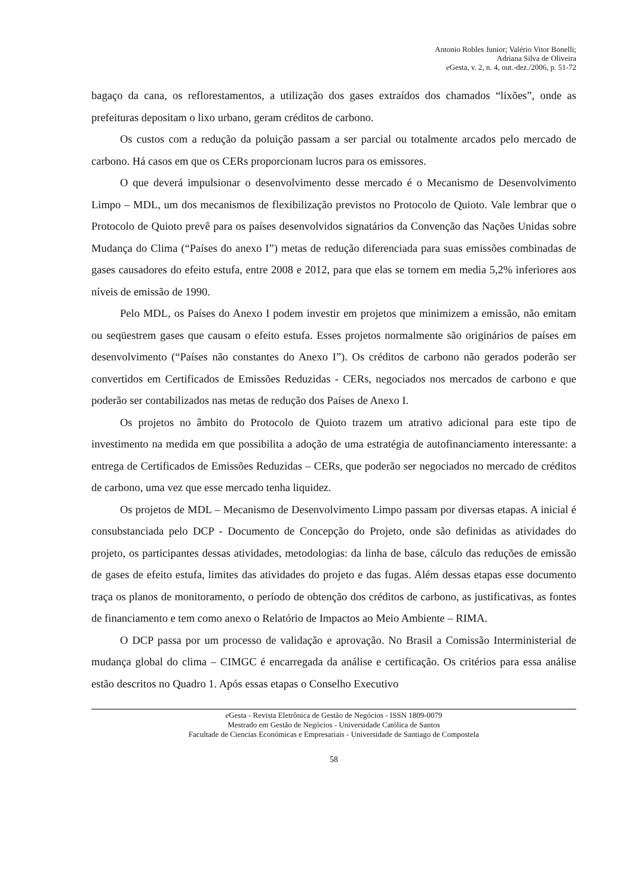Antonio Robles Junior; Valério Vitor Bonelli;
Adriana Silva de Oliveira
e Gesta, v. 2, n. 4, out.-dez./2006, p. 51-72
bagaço da cana, os reflorestamentos, a utilização dos gases extraídos dos chamados “lixões”, onde as prefeituras depositam o lixo urbano, geram créditos de carbono.
Os custos com a redução da poluição passam a ser parcial ou totalmente arcados pelo mercado de carbono. Há casos em que os CERs proporcionam lucros para os emissores.
O que deverá impulsionar o desenvolvimento desse mercado é o Mecanismo de Desenvolvimento Limpo – MDL, um dos mecanismos de flexibilização previstos no Protocolo de Quioto. Vale lembrar que o Protocolo de Quioto prevê para os países desenvolvidos signatários da Convenção das Nações Unidas sobre Mudança do Clima (“Países do anexo I”) metas de redução diferenciada para suas emissões combinadas de gases causadores do efeito estufa, entre 2008 e 2012, para que elas se tornem em media 5,2% inferiores aos níveis de emissão de 1990.
Pelo MDL, os Países do Anexo I podem investir em projetos que minimizem a emissão, não emitam ou seqüestrem gases que causam o efeito estufa. Esses projetos normalmente são originários de países em desenvolvimento (“Países não constantes do Anexo I”). Os créditos de carbono não gerados poderão ser convertidos em Certificados de Emissões Reduzidas - CERs, negociados nos mercados de carbono e que poderão ser contabilizados nas metas de redução dos Países de Anexo I.
Os projetos no âmbito do Protocolo de Quioto trazem um atrativo adicional para este tipo de investimento na medida em que possibilita a adoção de uma estratégia de autofinanciamento interessante: a entrega de Certificados de Emissões Reduzidas – CERs, que poderão ser negociados no mercado de créditos de carbono, uma vez que esse mercado tenha liquidez.
Os projetos de MDL – Mecanismo de Desenvolvimento Limpo passam por diversas etapas. A inicial é consubstanciada pelo DCP - Documento de Concepção do Projeto, onde são definidas as atividades do projeto, os participantes dessas atividades, metodologias: da linha de base, cálculo das reduções de emissão de gases de efeito estufa, limites das atividades do projeto e das fugas. Além dessas etapas esse documento traça os planos de monitoramento, o período de obtenção dos créditos de carbono, as justificativas, as fontes de financiamento e tem como anexo o Relatório de Impactos ao Meio Ambiente – RIMA.
O DCP passa por um processo de validação e aprovação. No Brasil a Comissão Interministerial de mudança global do clima – CIMGC é encarregada da análise e certificação. Os critérios para essa análise estão descritos no Quadro 1. Após essas etapas o Conselho Executivo
e Gesta - Revista Eletrônica de Gestão de Negócios - ISSN 1809-0079
Mestrado em Gestão de Negócios - Universidade Católica de Santos
Facultade de Ciencias Económicas e Empresariais - Universidade de Santiago de Compostela
58